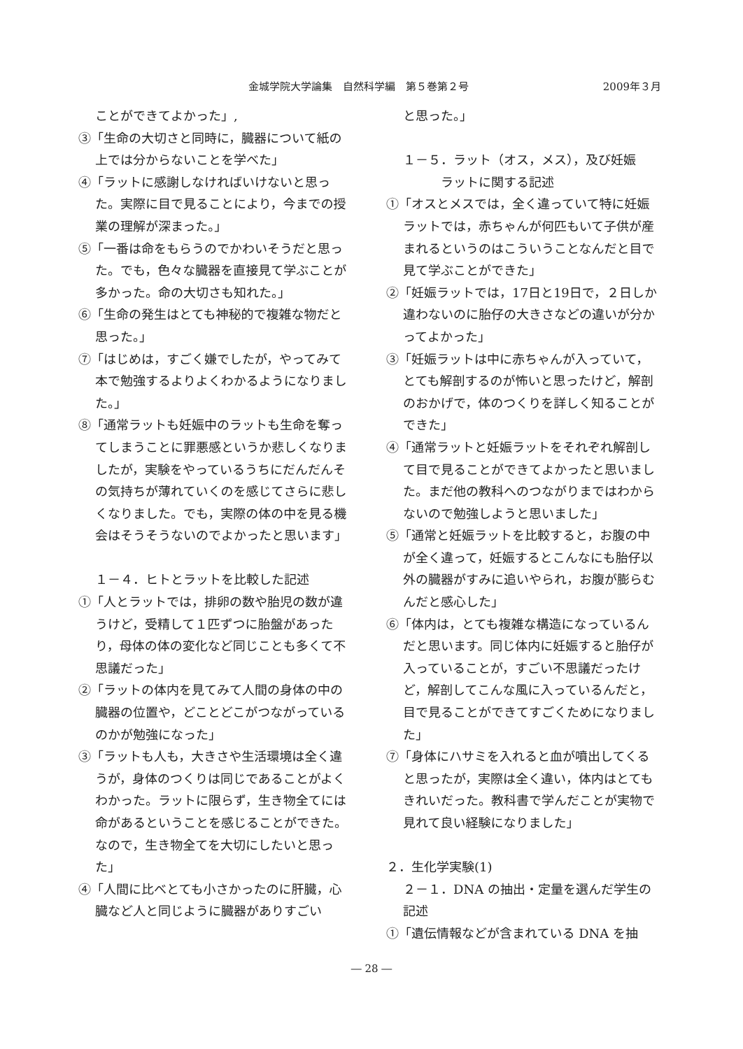金城学院大学論集　自然科学編　第５巻第２号 2009年３月
ことができてよかった」,
③「生命の大切さと同時に，臓器について紙の上では分からないことを学べた」
④「ラットに感謝しなければいけないと思った。実際に目で見ることにより，今までの授業の理解が深まった。」
⑤「一番は命をもらうのでかわいそうだと思った。でも，色々な臓器を直接見て学ぶことが多かった。命の大切さも知れた。」
⑥「生命の発生はとても神秘的で複雑な物だと思った。」
⑦「はじめは，すごく嫌でしたが，やってみて本で勉強するよりよくわかるようになりました。」
⑧「通常ラットも妊娠中のラットも生命を奪ってしまうことに罪悪感というか悲しくなりましたが，実験をやっているうちにだんだんその気持ちが薄れていくのを感じてさらに悲しくなりました。でも，実際の体の中を見る機会はそうそうないのでよかったと思います」
１－４．ヒトとラットを比較した記述
①「人とラットでは，排卵の数や胎児の数が違うけど，受精して１匹ずつに胎盤があったり，母体の体の変化など同じことも多くて不思議だった」
②「ラットの体内を見てみて人間の身体の中の臓器の位置や，どことどこがつながっているのかが勉強になった」
③「ラットも人も，大きさや生活環境は全く違うが，身体のつくりは同じであることがよくわかった。ラットに限らず，生き物全てには命があるということを感じることができた。なので，生き物全てを大切にしたいと思った」
④「人間に比べとても小さかったのに肝臓，心臓など人と同じように臓器がありすごい
と思った。」
１－５．ラット（オス，メス），及び妊娠
　　　ラットに関する記述
①「オスとメスでは，全く違っていて特に妊娠ラットでは，赤ちゃんが何匹もいて子供が産まれるというのはこういうことなんだと目で見て学ぶことができた」
②「妊娠ラットでは，17日と19日で，２日しか違わないのに胎仔の大きさなどの違いが分かってよかった」
③「妊娠ラットは中に赤ちゃんが入っていて，とても解剖するのが怖いと思ったけど，解剖のおかげで，体のつくりを詳しく知ることができた」
④「通常ラットと妊娠ラットをそれぞれ解剖して目で見ることができてよかったと思いました。まだ他の教科へのつながりまではわからないので勉強しようと思いました」
⑤「通常と妊娠ラットを比較すると，お腹の中が全く違って，妊娠するとこんなにも胎仔以外の臓器がすみに追いやられ，お腹が膨らむんだと感心した」
⑥「体内は，とても複雑な構造になっているんだと思います。同じ体内に妊娠すると胎仔が入っていることが，すごい不思議だったけど，解剖してこんな風に入っているんだと，目で見ることができてすごくためになりました」
⑦「身体にハサミを入れると血が噴出してくると思ったが，実際は全く違い，体内はとてもきれいだった。教科書で学んだことが実物で見れて良い経験になりました」
２．生化学実験(1)
２－１．DNA の抽出・定量を選んだ学生の記述
①「遺伝情報などが含まれている DNA を抽
― 28 ―